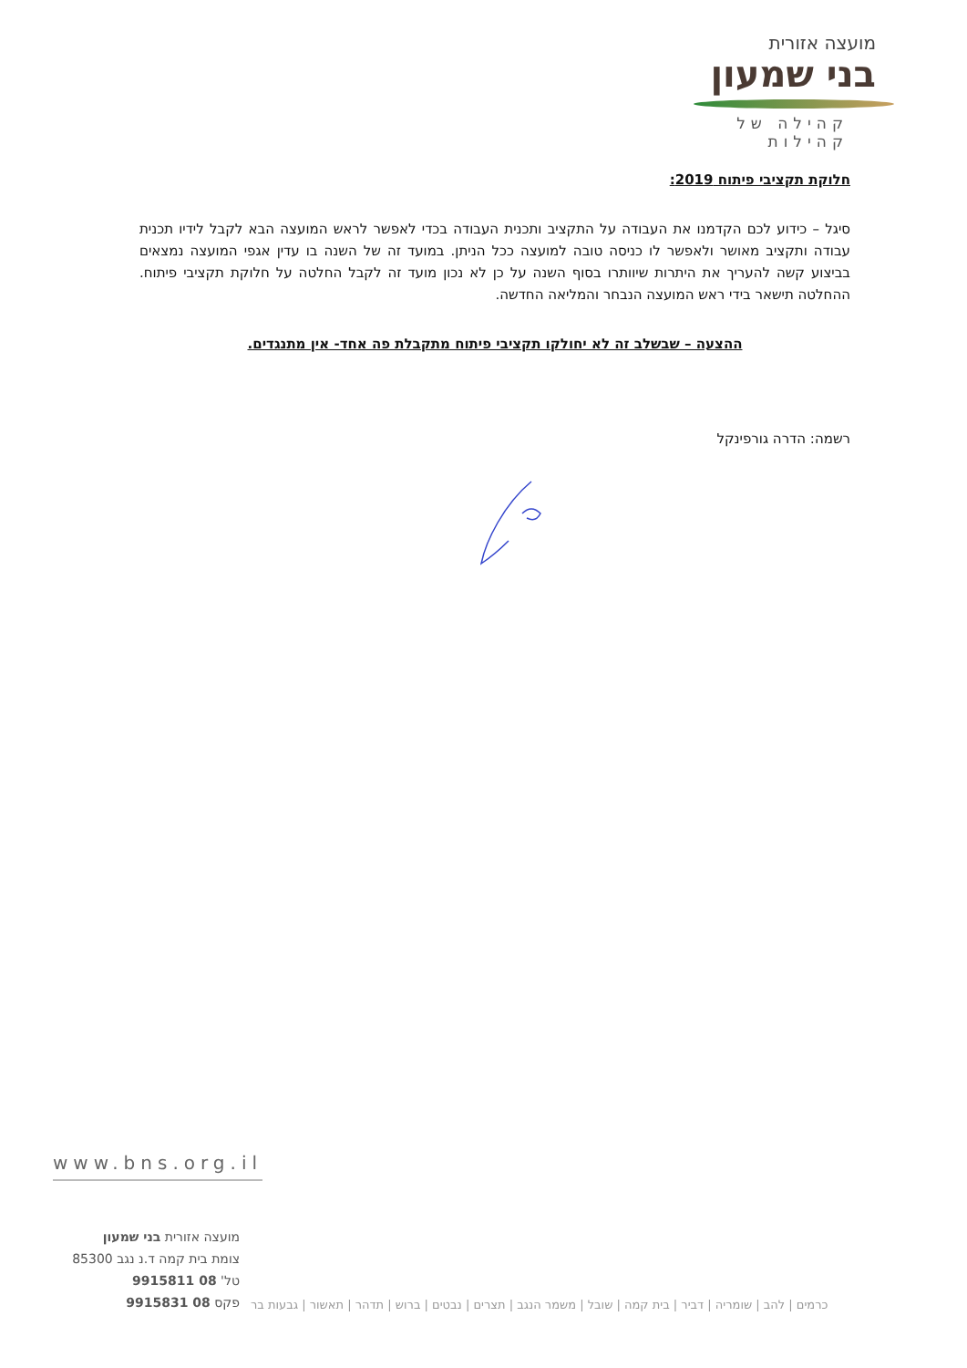מועצה אזורית
בני שמעון
קהילה של קהילות
חלוקת תקציבי פיתוח 2019:
סיגל – כידוע לכם הקדמנו את העבודה על התקציב ותכנית העבודה בכדי לאפשר לראש המועצה הבא לקבל לידיו תכנית עבודה ותקציב מאושר ולאפשר לו כניסה טובה למועצה ככל הניתן. במועד זה של השנה בו עדין אגפי המועצה נמצאים בביצוע קשה להעריך את היתרות שיוותרו בסוף השנה על כן לא נכון מועד זה לקבל החלטה על חלוקת תקציבי פיתוח. ההחלטה תישאר בידי ראש המועצה הנבחר והמליאה החדשה.
ההצעה – שבשלב זה לא יחולקו תקציבי פיתוח מתקבלת פה אחד- אין מתנגדים.
רשמה: הדרה גורפינקל
www.bns.org.il
מועצה אזורית בני שמעון
צומת בית קמה ד.נ נגב 85300
טל' 08 9915811
פקס 08 9915831
כרמים | להב | שומריה | דביר | בית קמה | שובל | משמר הנגב | תצרים | נבטים | ברוש | תדהר | תאשור | גבעות בר